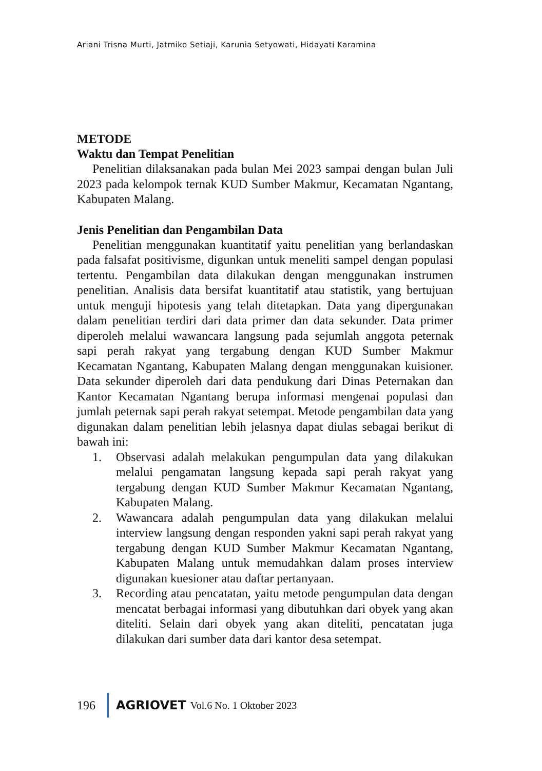Ariani Trisna Murti, Jatmiko Setiaji, Karunia Setyowati, Hidayati Karamina
METODE
Waktu dan Tempat Penelitian
Penelitian dilaksanakan pada bulan Mei 2023 sampai dengan bulan Juli 2023 pada kelompok ternak KUD Sumber Makmur, Kecamatan Ngantang, Kabupaten Malang.
Jenis Penelitian dan Pengambilan Data
Penelitian menggunakan kuantitatif yaitu penelitian yang berlandaskan pada falsafat positivisme, digunkan untuk meneliti sampel dengan populasi tertentu. Pengambilan data dilakukan dengan menggunakan instrumen penelitian. Analisis data bersifat kuantitatif atau statistik, yang bertujuan untuk menguji hipotesis yang telah ditetapkan. Data yang dipergunakan dalam penelitian terdiri dari data primer dan data sekunder. Data primer diperoleh melalui wawancara langsung pada sejumlah anggota peternak sapi perah rakyat yang tergabung dengan KUD Sumber Makmur Kecamatan Ngantang, Kabupaten Malang dengan menggunakan kuisioner. Data sekunder diperoleh dari data pendukung dari Dinas Peternakan dan Kantor Kecamatan Ngantang berupa informasi mengenai populasi dan jumlah peternak sapi perah rakyat setempat. Metode pengambilan data yang digunakan dalam penelitian lebih jelasnya dapat diulas sebagai berikut di bawah ini:
1. Observasi adalah melakukan pengumpulan data yang dilakukan melalui pengamatan langsung kepada sapi perah rakyat yang tergabung dengan KUD Sumber Makmur Kecamatan Ngantang, Kabupaten Malang.
2. Wawancara adalah pengumpulan data yang dilakukan melalui interview langsung dengan responden yakni sapi perah rakyat yang tergabung dengan KUD Sumber Makmur Kecamatan Ngantang, Kabupaten Malang untuk memudahkan dalam proses interview digunakan kuesioner atau daftar pertanyaan.
3. Recording atau pencatatan, yaitu metode pengumpulan data dengan mencatat berbagai informasi yang dibutuhkan dari obyek yang akan diteliti. Selain dari obyek yang akan diteliti, pencatatan juga dilakukan dari sumber data dari kantor desa setempat.
196 AGRIOVET Vol.6 No. 1 Oktober 2023